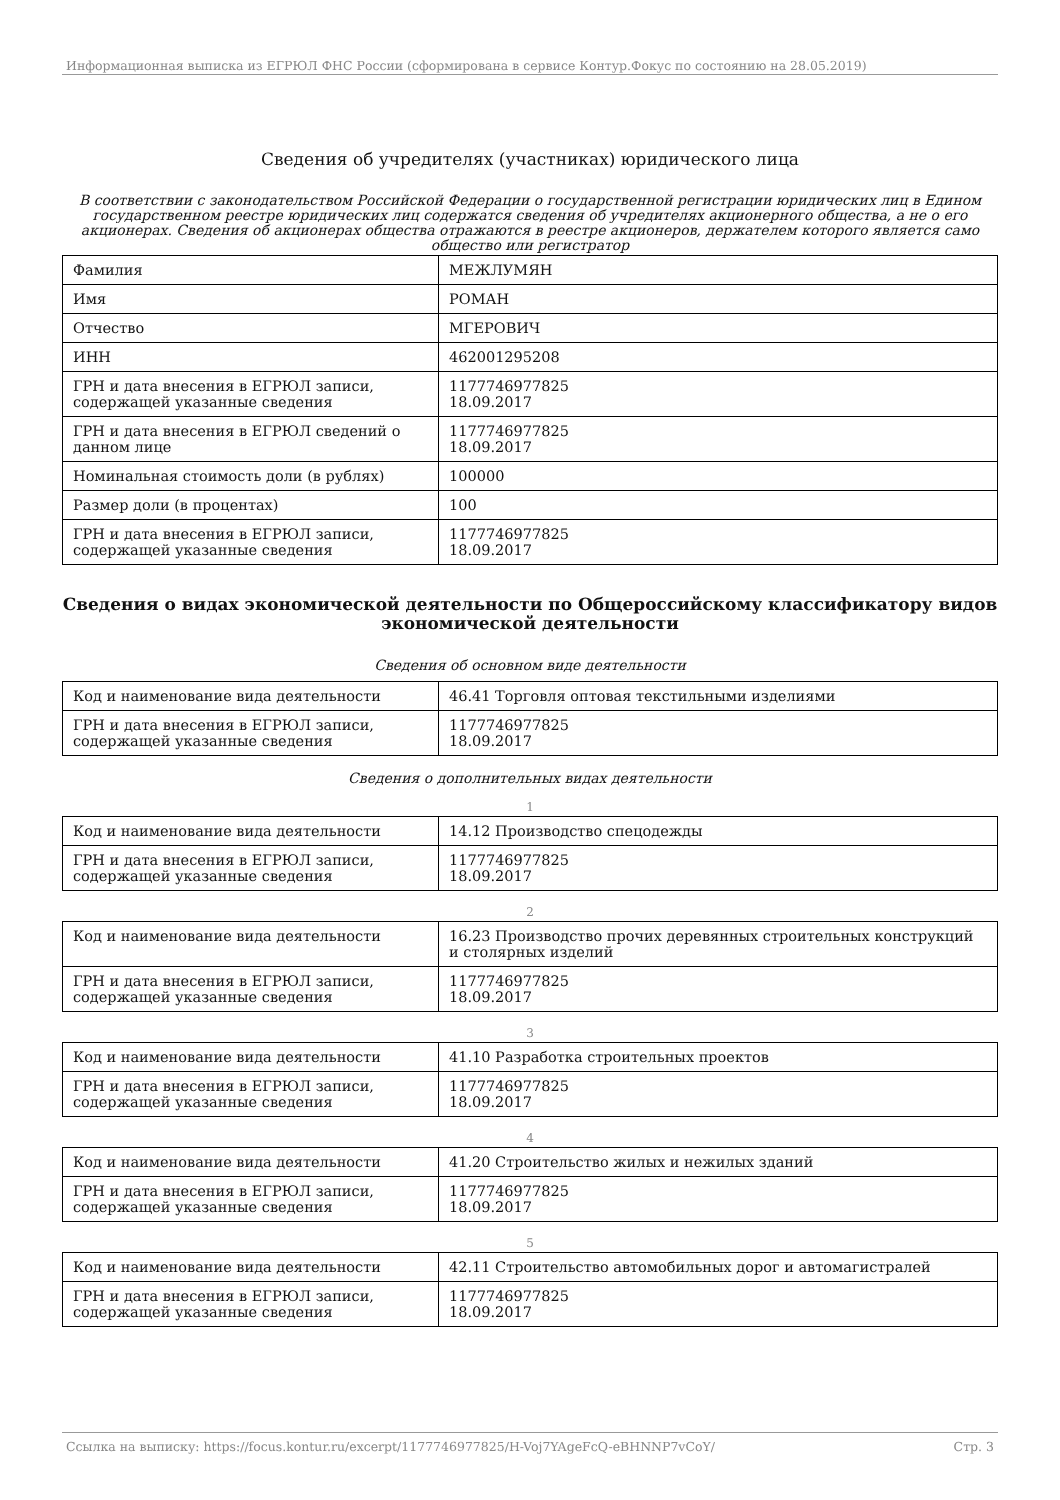Информационная выписка из ЕГРЮЛ ФНС России (сформирована в сервисе Контур.Фокус по состоянию на 28.05.2019)
Сведения об учредителях (участниках) юридического лица
В соответствии с законодательством Российской Федерации о государственной регистрации юридических лиц в Едином государственном реестре юридических лиц содержатся сведения об учредителях акционерного общества, а не о его акционерах. Сведения об акционерах общества отражаются в реестре акционеров, держателем которого является само общество или регистратор
| Фамилия | МЕЖЛУМЯН |
| Имя | РОМАН |
| Отчество | МГЕРОВИЧ |
| ИНН | 462001295208 |
| ГРН и дата внесения в ЕГРЮЛ записи, содержащей указанные сведения | 1177746977825 18.09.2017 |
| ГРН и дата внесения в ЕГРЮЛ сведений о данном лице | 1177746977825 18.09.2017 |
| Номинальная стоимость доли (в рублях) | 100000 |
| Размер доли (в процентах) | 100 |
| ГРН и дата внесения в ЕГРЮЛ записи, содержащей указанные сведения | 1177746977825 18.09.2017 |
Сведения о видах экономической деятельности по Общероссийскому классификатору видов экономической деятельности
Сведения об основном виде деятельности
| Код и наименование вида деятельности | 46.41 Торговля оптовая текстильными изделиями |
| ГРН и дата внесения в ЕГРЮЛ записи, содержащей указанные сведения | 1177746977825 18.09.2017 |
Сведения о дополнительных видах деятельности
1
| Код и наименование вида деятельности | 14.12 Производство спецодежды |
| ГРН и дата внесения в ЕГРЮЛ записи, содержащей указанные сведения | 1177746977825 18.09.2017 |
2
| Код и наименование вида деятельности | 16.23 Производство прочих деревянных строительных конструкций и столярных изделий |
| ГРН и дата внесения в ЕГРЮЛ записи, содержащей указанные сведения | 1177746977825 18.09.2017 |
3
| Код и наименование вида деятельности | 41.10 Разработка строительных проектов |
| ГРН и дата внесения в ЕГРЮЛ записи, содержащей указанные сведения | 1177746977825 18.09.2017 |
4
| Код и наименование вида деятельности | 41.20 Строительство жилых и нежилых зданий |
| ГРН и дата внесения в ЕГРЮЛ записи, содержащей указанные сведения | 1177746977825 18.09.2017 |
5
| Код и наименование вида деятельности | 42.11 Строительство автомобильных дорог и автомагистралей |
| ГРН и дата внесения в ЕГРЮЛ записи, содержащей указанные сведения | 1177746977825 18.09.2017 |
Ссылка на выписку: https://focus.kontur.ru/excerpt/1177746977825/H-Voj7YAgeFcQ-eBHNNP7vCoY/ Стр. 3